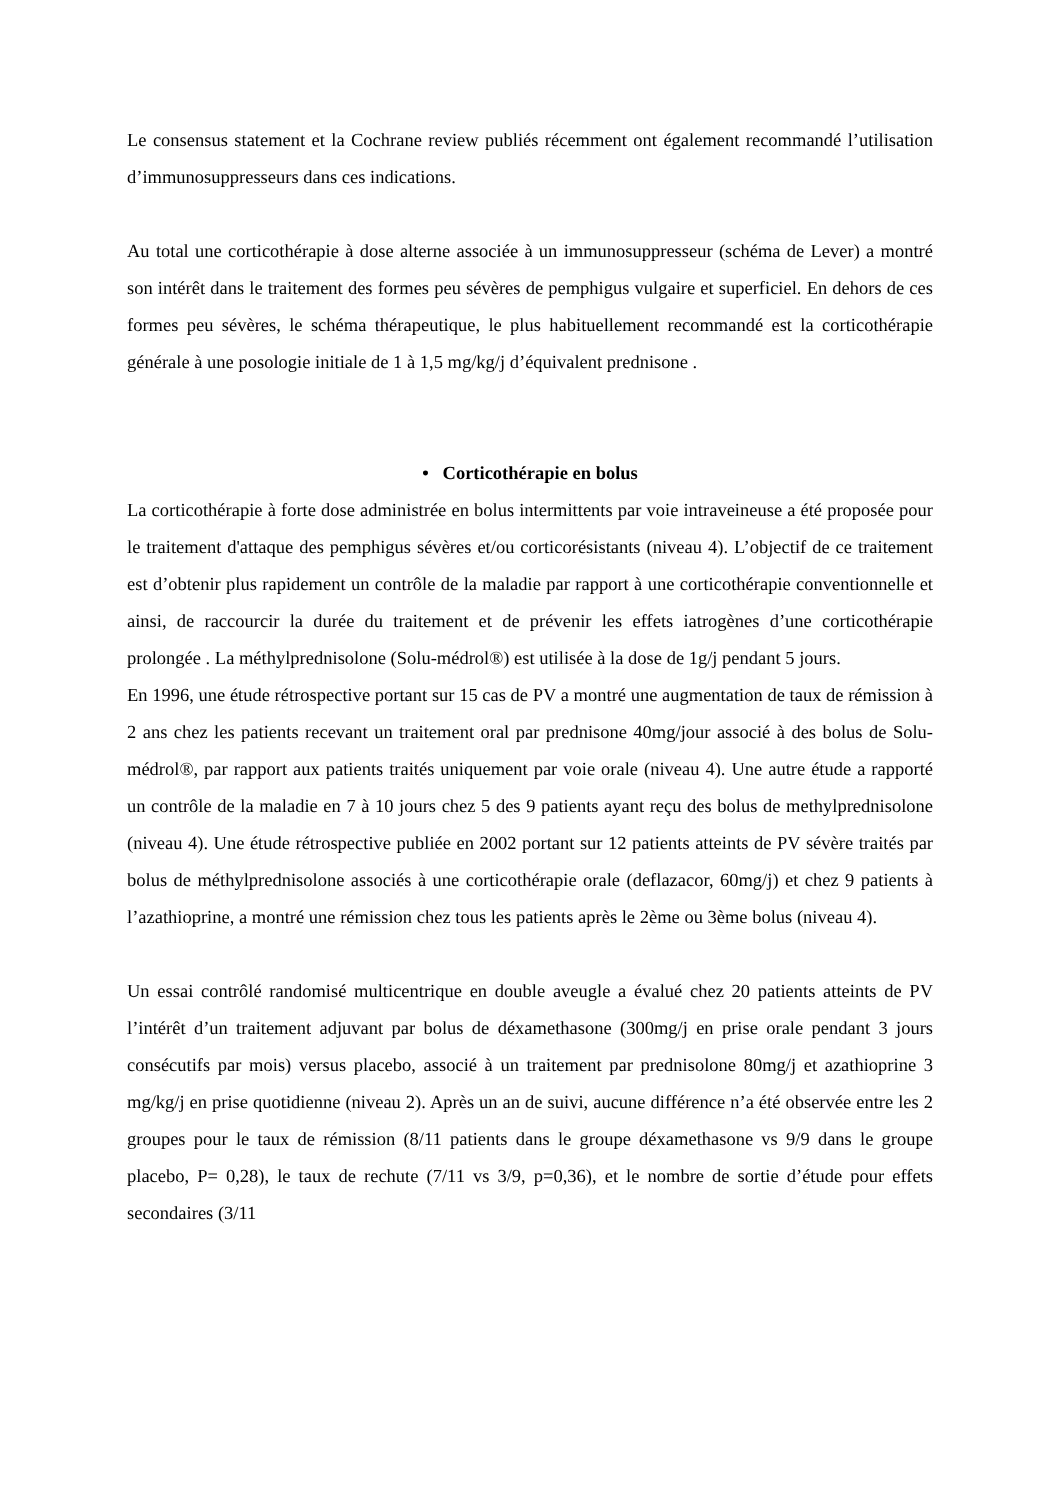Le consensus statement et la Cochrane review publiés récemment ont également recommandé l’utilisation d’immunosuppresseurs dans ces indications.
Au total une corticothérapie à dose alterne associée à un immunosuppresseur (schéma de Lever) a montré son intérêt dans le traitement des formes peu sévères de pemphigus vulgaire et superficiel. En dehors de ces formes peu sévères, le schéma thérapeutique, le plus habituellement recommandé est la corticothérapie générale à une posologie initiale de 1 à 1,5 mg/kg/j d’équivalent prednisone .
• Corticothérapie en bolus
La corticothérapie à forte dose administrée en bolus intermittents par voie intraveineuse a été proposée pour le traitement d'attaque des pemphigus sévères et/ou corticorésistants (niveau 4). L’objectif de ce traitement est d’obtenir plus rapidement un contrôle de la maladie par rapport à une corticothérapie conventionnelle et ainsi, de raccourcir la durée du traitement et de prévenir les effets iatrogènes d’une corticothérapie prolongée . La méthylprednisolone (Solu-médrol®) est utilisée à la dose de 1g/j pendant 5 jours.
En 1996, une étude rétrospective portant sur 15 cas de PV a montré une augmentation de taux de rémission à 2 ans chez les patients recevant un traitement oral par prednisone 40mg/jour associé à des bolus de Solu-médrol®, par rapport aux patients traités uniquement par voie orale (niveau 4). Une autre étude a rapporté un contrôle de la maladie en 7 à 10 jours chez 5 des 9 patients ayant reçu des bolus de methylprednisolone (niveau 4). Une étude rétrospective publiée en 2002 portant sur 12 patients atteints de PV sévère traités par bolus de méthylprednisolone associés à une corticothérapie orale (deflazacor, 60mg/j) et chez 9 patients à l’azathioprine, a montré une rémission chez tous les patients après le 2ème ou 3ème bolus (niveau 4).
Un essai contrôlé randomisé multicentrique en double aveugle a évalué chez 20 patients atteints de PV l’intérêt d’un traitement adjuvant par bolus de déxamethasone (300mg/j en prise orale pendant 3 jours consécutifs par mois) versus placebo, associé à un traitement par prednisolone 80mg/j et azathioprine 3 mg/kg/j en prise quotidienne (niveau 2). Après un an de suivi, aucune différence n’a été observée entre les 2 groupes pour le taux de rémission (8/11 patients dans le groupe déxamethasone vs 9/9 dans le groupe placebo, P= 0,28), le taux de rechute (7/11 vs 3/9, p=0,36), et le nombre de sortie d’étude pour effets secondaires (3/11